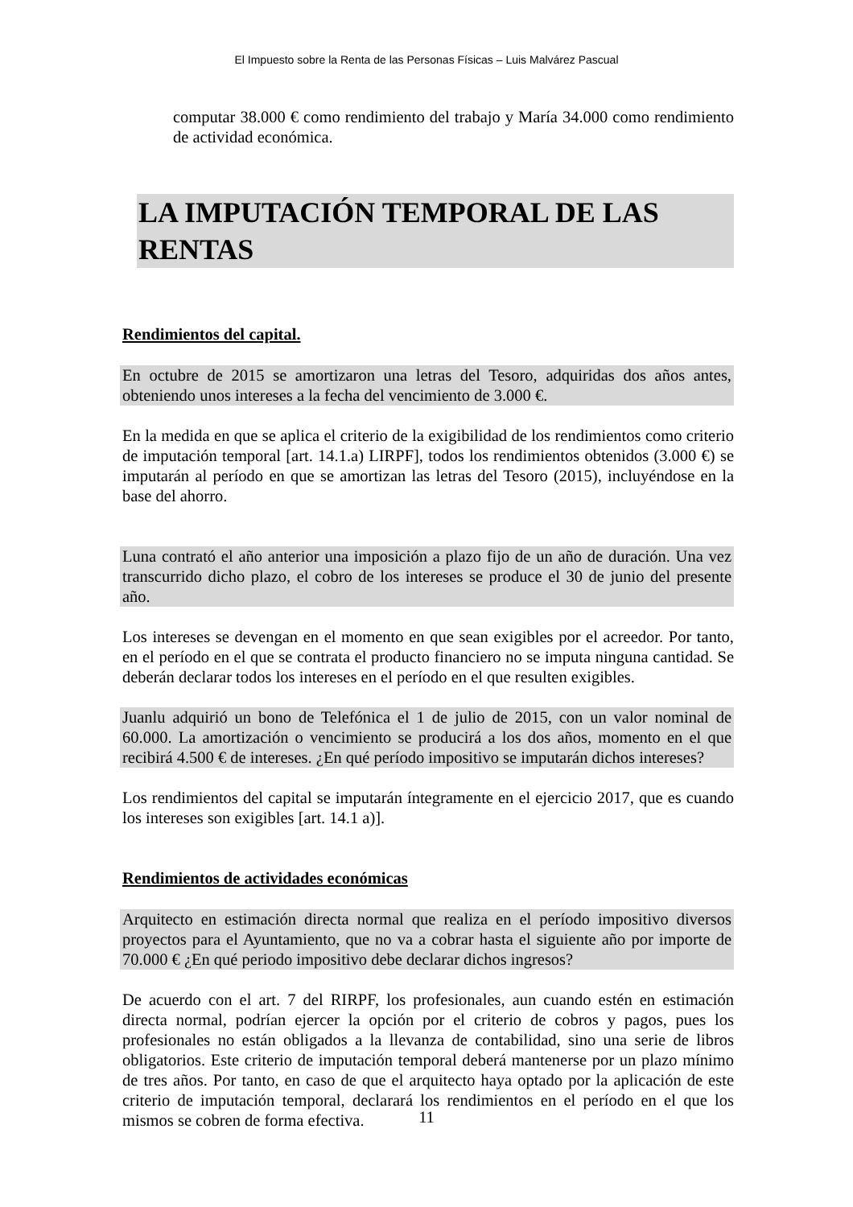El Impuesto sobre la Renta de las Personas Físicas – Luis Malvárez Pascual
computar 38.000 € como rendimiento del trabajo y María 34.000 como rendimiento de actividad económica.
LA IMPUTACIÓN TEMPORAL DE LAS RENTAS
Rendimientos del capital.
En octubre de 2015 se amortizaron una letras del Tesoro, adquiridas dos años antes, obteniendo unos intereses a la fecha del vencimiento de 3.000 €.
En la medida en que se aplica el criterio de la exigibilidad de los rendimientos como criterio de imputación temporal [art. 14.1.a) LIRPF], todos los rendimientos obtenidos (3.000 €) se imputarán al período en que se amortizan las letras del Tesoro (2015), incluyéndose en la base del ahorro.
Luna contrató el año anterior una imposición a plazo fijo de un año de duración. Una vez transcurrido dicho plazo, el cobro de los intereses se produce el 30 de junio del presente año.
Los intereses se devengan en el momento en que sean exigibles por el acreedor. Por tanto, en el período en el que se contrata el producto financiero no se imputa ninguna cantidad. Se deberán declarar todos los intereses en el período en el que resulten exigibles.
Juanlu adquirió un bono de Telefónica el 1 de julio de 2015, con un valor nominal de 60.000. La amortización o vencimiento se producirá a los dos años, momento en el que recibirá 4.500 € de intereses. ¿En qué período impositivo se imputarán dichos intereses?
Los rendimientos del capital se imputarán íntegramente en el ejercicio 2017, que es cuando los intereses son exigibles [art. 14.1 a)].
Rendimientos de actividades económicas
Arquitecto en estimación directa normal que realiza en el período impositivo diversos proyectos para el Ayuntamiento, que no va a cobrar hasta el siguiente año por importe de 70.000 € ¿En qué periodo impositivo debe declarar dichos ingresos?
De acuerdo con el art. 7 del RIRPF, los profesionales, aun cuando estén en estimación directa normal, podrían ejercer la opción por el criterio de cobros y pagos, pues los profesionales no están obligados a la llevanza de contabilidad, sino una serie de libros obligatorios. Este criterio de imputación temporal deberá mantenerse por un plazo mínimo de tres años. Por tanto, en caso de que el arquitecto haya optado por la aplicación de este criterio de imputación temporal, declarará los rendimientos en el período en el que los mismos se cobren de forma efectiva.
11